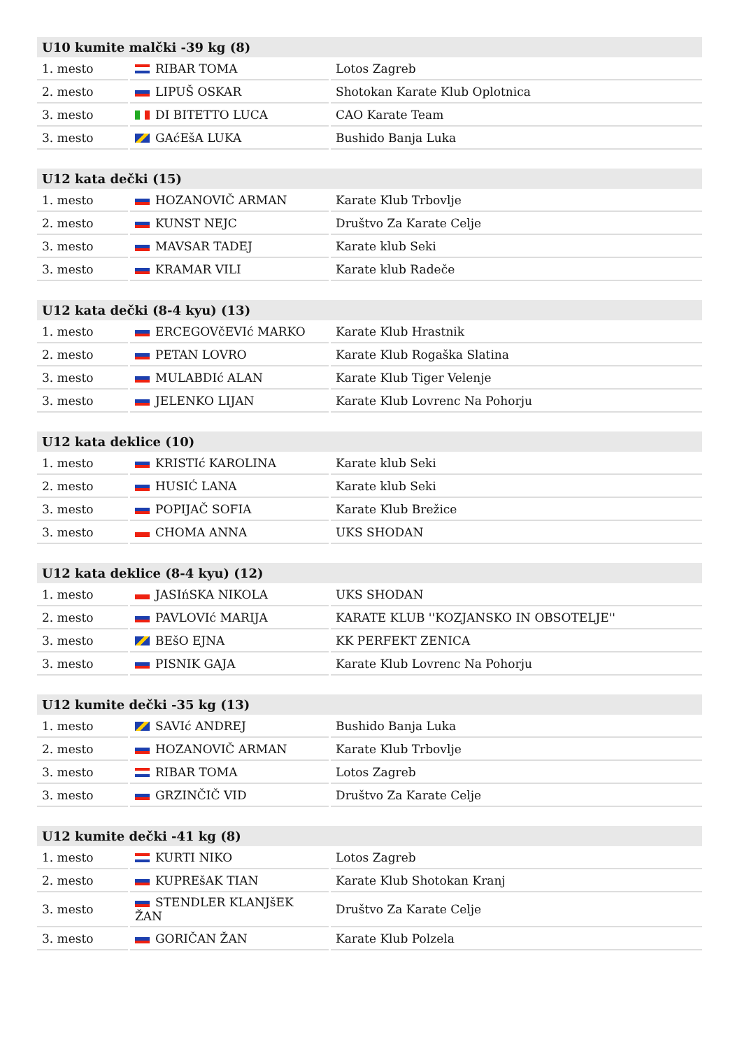| U10 kumite malčki -39 kg (8) | | |
| --- | --- | --- |
| 1. mesto | RIBAR TOMA | Lotos Zagreb |
| 2. mesto | LIPUŠ OSKAR | Shotokan Karate Klub Oplotnica |
| 3. mesto | DI BITETTO LUCA | CAO Karate Team |
| 3. mesto | GAćEšA LUKA | Bushido Banja Luka |
| U12 kata dečki (15) | | |
| --- | --- | --- |
| 1. mesto | HOZANOVIČ ARMAN | Karate Klub Trbovlje |
| 2. mesto | KUNST NEJC | Društvo Za Karate Celje |
| 3. mesto | MAVSAR TADEJ | Karate klub Seki |
| 3. mesto | KRAMAR VILI | Karate klub Radeče |
| U12 kata dečki (8-4 kyu) (13) | | |
| --- | --- | --- |
| 1. mesto | ERCEGOVčEVIć MARKO | Karate Klub Hrastnik |
| 2. mesto | PETAN LOVRO | Karate Klub Rogaška Slatina |
| 3. mesto | MULABDIć ALAN | Karate Klub Tiger Velenje |
| 3. mesto | JELENKO LIJAN | Karate Klub Lovrenc Na Pohorju |
| U12 kata deklice (10) | | |
| --- | --- | --- |
| 1. mesto | KRISTIć KAROLINA | Karate klub Seki |
| 2. mesto | HUSIĆ LANA | Karate klub Seki |
| 3. mesto | POPIJAČ SOFIA | Karate Klub Brežice |
| 3. mesto | CHOMA ANNA | UKS SHODAN |
| U12 kata deklice (8-4 kyu) (12) | | |
| --- | --- | --- |
| 1. mesto | JASIńSKA NIKOLA | UKS SHODAN |
| 2. mesto | PAVLOVIć MARIJA | KARATE KLUB ''KOZJANSKO IN OBSOTELJE'' |
| 3. mesto | BEšO EJNA | KK PERFEKT ZENICA |
| 3. mesto | PISNIK GAJA | Karate Klub Lovrenc Na Pohorju |
| U12 kumite dečki -35 kg (13) | | |
| --- | --- | --- |
| 1. mesto | SAVIć ANDREJ | Bushido Banja Luka |
| 2. mesto | HOZANOVIČ ARMAN | Karate Klub Trbovlje |
| 3. mesto | RIBAR TOMA | Lotos Zagreb |
| 3. mesto | GRZINČIČ VID | Društvo Za Karate Celje |
| U12 kumite dečki -41 kg (8) | | |
| --- | --- | --- |
| 1. mesto | KURTI NIKO | Lotos Zagreb |
| 2. mesto | KUPREšAK TIAN | Karate Klub Shotokan Kranj |
| 3. mesto | STENDLER KLANJšEK ŽAN | Društvo Za Karate Celje |
| 3. mesto | GORIČAN ŽAN | Karate Klub Polzela |